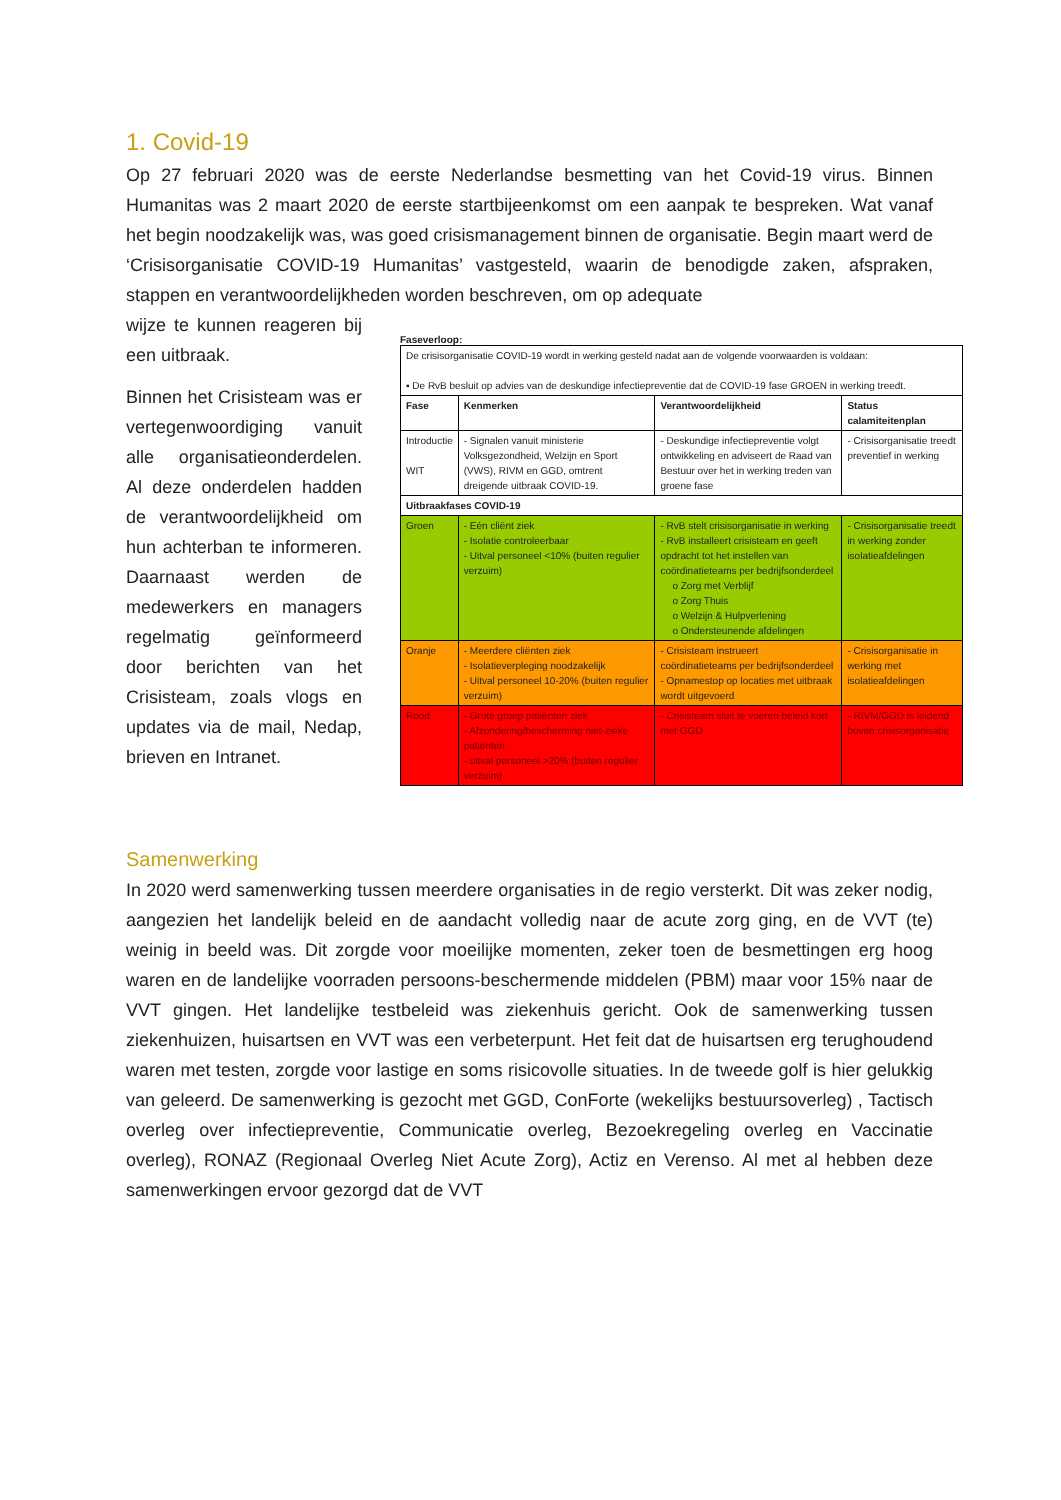1. Covid-19
Op 27 februari 2020 was de eerste Nederlandse besmetting van het Covid-19 virus. Binnen Humanitas was 2 maart 2020 de eerste startbijeenkomst om een aanpak te bespreken. Wat vanaf het begin noodzakelijk was, was goed crisismanagement binnen de organisatie. Begin maart werd de ‘Crisisorganisatie COVID-19 Humanitas’ vastgesteld, waarin de benodigde zaken, afspraken, stappen en verantwoordelijkheden worden beschreven, om op adequate
wijze te kunnen reageren bij een uitbraak.
Binnen het Crisisteam was er vertegenwoordiging vanuit alle organisatieonderdelen. Al deze onderdelen hadden de verantwoordelijkheid om hun achterban te informeren. Daarnaast werden de medewerkers en managers regelmatig geïnformeerd door berichten van het Crisisteam, zoals vlogs en updates via de mail, Nedap, brieven en Intranet.
Faseverloop:
| De crisisorganisatie COVID-19 wordt in werking gesteld nadat aan de volgende voorwaarden is voldaan: ▪ De RvB besluit op advies van de deskundige infectiepreventie dat de COVID-19 fase GROEN in werking treedt. | | | |
| Fase | Kenmerken | Verantwoordelijkheid | Status calamiteitenplan |
| Introductie WIT | - Signalen vanuit ministerie Volksgezondheid, Welzijn en Sport (VWS), RIVM en GGD, omtrent dreigende uitbraak COVID-19. | - Deskundige infectiepreventie volgt ontwikkeling en adviseert de Raad van Bestuur over het in werking treden van groene fase | - Crisisorganisatie treedt preventief in werking |
| Uitbraakfases COVID-19 | | | |
| Groen | - Eén cliënt ziek - Isolatie controleerbaar - Uitval personeel <10% (buiten regulier verzuim) | - RvB stelt crisisorganisatie in werking - RvB installeert crisisteam en geeft opdracht tot het instellen van coördinatieteams per bedrijfsonderdeel o Zorg met Verblijf o Zorg Thuis o Welzijn & Hulpverlening o Ondersteunende afdelingen | - Crisisorganisatie treedt in werking zonder isolatieafdelingen |
| Oranje | - Meerdere cliënten ziek - Isolatieverpleging noodzakelijk - Uitval personeel 10-20% (buiten regulier verzuim) | - Crisisteam instrueert coördinatieteams per bedrijfsonderdeel - Opnamestop op locaties met uitbraak wordt uitgevoerd | - Crisisorganisatie in werking met isolatieafdelingen |
| Rood | - Grote groep patiënten ziek - Afzondering/bescherming niet-zieke patiënten - uitval personeel >20% (buiten regulier verzuim) | - Crisisteam sluit te voeren beleid kort met GGD | - RIVM/GGD is leidend boven crisisorganisatie |
Samenwerking
In 2020 werd samenwerking tussen meerdere organisaties in de regio versterkt. Dit was zeker nodig, aangezien het landelijk beleid en de aandacht volledig naar de acute zorg ging, en de VVT (te) weinig in beeld was. Dit zorgde voor moeilijke momenten, zeker toen de besmettingen erg hoog waren en de landelijke voorraden persoons-beschermende middelen (PBM) maar voor 15% naar de VVT gingen. Het landelijke testbeleid was ziekenhuis gericht. Ook de samenwerking tussen ziekenhuizen, huisartsen en VVT was een verbeterpunt. Het feit dat de huisartsen erg terughoudend waren met testen, zorgde voor lastige en soms risicovolle situaties. In de tweede golf is hier gelukkig van geleerd. De samenwerking is gezocht met GGD, ConForte (wekelijks bestuursoverleg) , Tactisch overleg over infectiepreventie, Communicatie overleg, Bezoekregeling overleg en Vaccinatie overleg), RONAZ (Regionaal Overleg Niet Acute Zorg), Actiz en Verenso. Al met al hebben deze samenwerkingen ervoor gezorgd dat de VVT